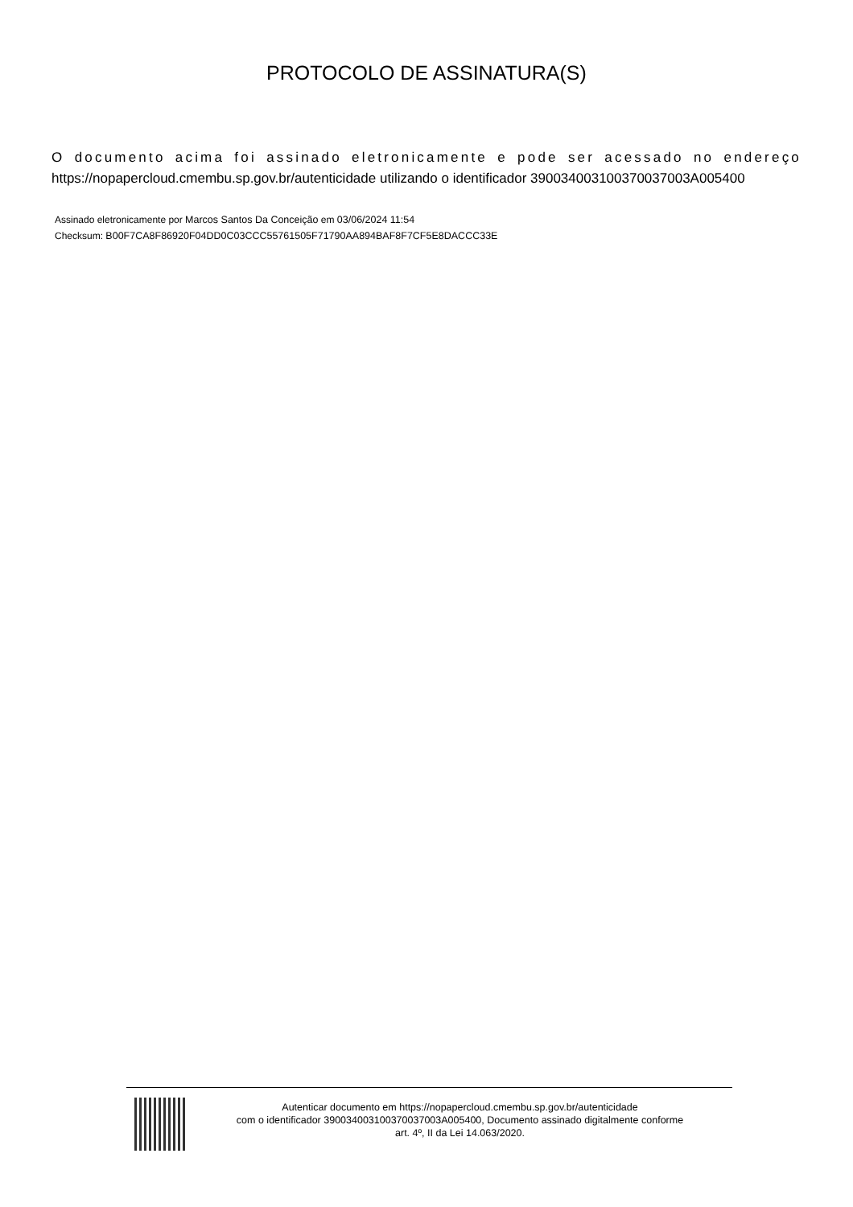PROTOCOLO DE ASSINATURA(S)
O documento acima foi assinado eletronicamente e pode ser acessado no endereço https://nopapercloud.cmembu.sp.gov.br/autenticidade utilizando o identificador 390034003100370037003A005400
Assinado eletronicamente por Marcos Santos Da Conceição em 03/06/2024 11:54
Checksum: B00F7CA8F86920F04DD0C03CCC55761505F71790AA894BAF8F7CF5E8DACCC33E
Autenticar documento em https://nopapercloud.cmembu.sp.gov.br/autenticidade
com o identificador 390034003100370037003A005400, Documento assinado digitalmente conforme
art. 4º, II da Lei 14.063/2020.